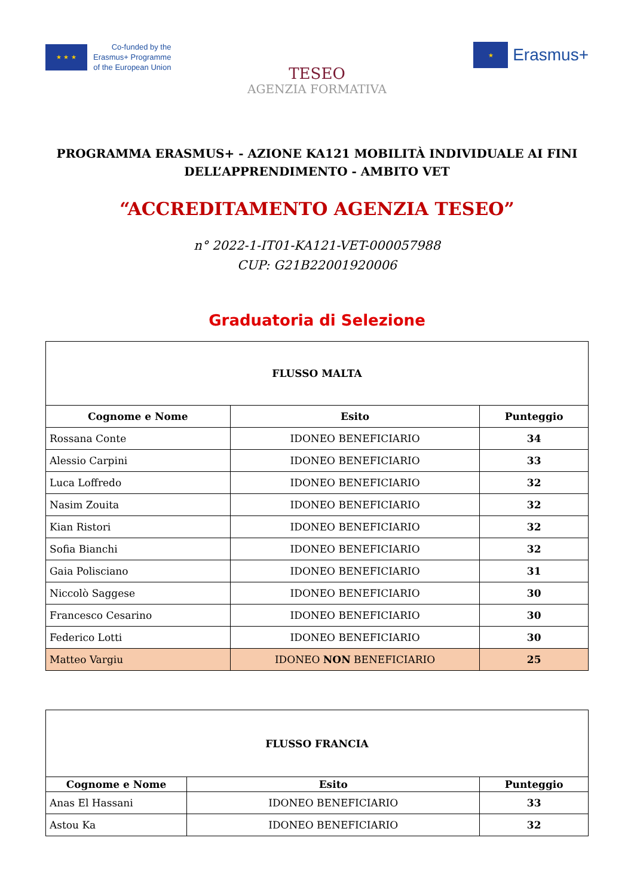★ ★ ★
Co-funded by the
Erasmus+ Programme
of the European Union
★
Erasmus+
TESEO
AGENZIA FORMATIVA
PROGRAMMA ERASMUS+ - AZIONE KA121 MOBILITÀ INDIVIDUALE AI FINI DELL’APPRENDIMENTO - AMBITO VET
“ACCREDITAMENTO AGENZIA TESEO”
n° 2022-1-IT01-KA121-VET-000057988
CUP: G21B22001920006
Graduatoria di Selezione
| FLUSSO MALTA | | |
| Cognome e Nome | Esito | Punteggio |
| Rossana Conte | IDONEO BENEFICIARIO | 34 |
| Alessio Carpini | IDONEO BENEFICIARIO | 33 |
| Luca Loffredo | IDONEO BENEFICIARIO | 32 |
| Nasim Zouita | IDONEO BENEFICIARIO | 32 |
| Kian Ristori | IDONEO BENEFICIARIO | 32 |
| Sofia Bianchi | IDONEO BENEFICIARIO | 32 |
| Gaia Polisciano | IDONEO BENEFICIARIO | 31 |
| Niccolò Saggese | IDONEO BENEFICIARIO | 30 |
| Francesco Cesarino | IDONEO BENEFICIARIO | 30 |
| Federico Lotti | IDONEO BENEFICIARIO | 30 |
| Matteo Vargiu | IDONEO NON BENEFICIARIO | 25 |
| FLUSSO FRANCIA | | |
| Cognome e Nome | Esito | Punteggio |
| Anas El Hassani | IDONEO BENEFICIARIO | 33 |
| Astou Ka | IDONEO BENEFICIARIO | 32 |